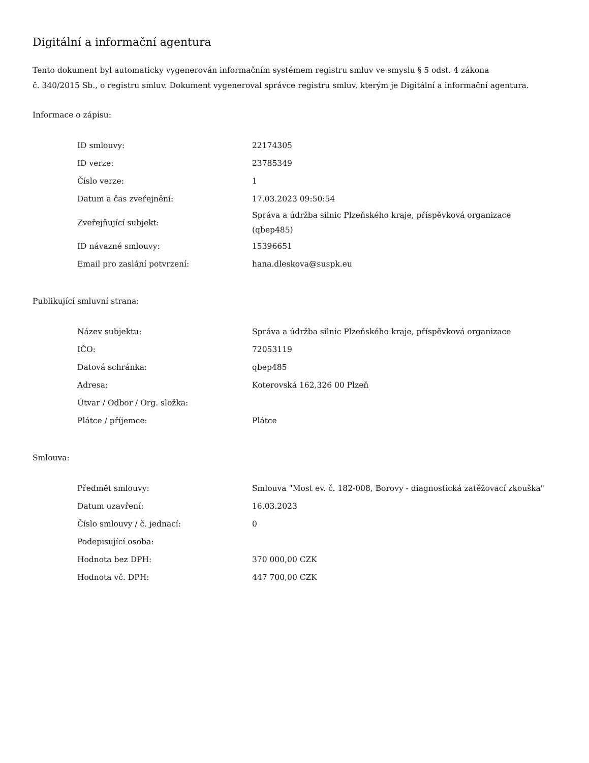Digitální a informační agentura
Tento dokument byl automaticky vygenerován informačním systémem registru smluv ve smyslu § 5 odst. 4 zákona
č. 340/2015 Sb., o registru smluv. Dokument vygeneroval správce registru smluv, kterým je Digitální a informační agentura.
Informace o zápisu:
| ID smlouvy: | 22174305 |
| ID verze: | 23785349 |
| Číslo verze: | 1 |
| Datum a čas zveřejnění: | 17.03.2023 09:50:54 |
| Zveřejňující subjekt: | Správa a údržba silnic Plzeňského kraje, příspěvková organizace (qbep485) |
| ID návazné smlouvy: | 15396651 |
| Email pro zaslání potvrzení: | hana.dleskova@suspk.eu |
Publikující smluvní strana:
| Název subjektu: | Správa a údržba silnic Plzeňského kraje, příspěvková organizace |
| IČO: | 72053119 |
| Datová schránka: | qbep485 |
| Adresa: | Koterovská 162,326 00 Plzeň |
| Útvar / Odbor / Org. složka: | |
| Plátce / příjemce: | Plátce |
Smlouva:
| Předmět smlouvy: | Smlouva "Most ev. č. 182-008, Borovy - diagnostická zatěžovací zkouška" |
| Datum uzavření: | 16.03.2023 |
| Číslo smlouvy / č. jednací: | 0 |
| Podepisující osoba: | |
| Hodnota bez DPH: | 370 000,00 CZK |
| Hodnota vč. DPH: | 447 700,00 CZK |